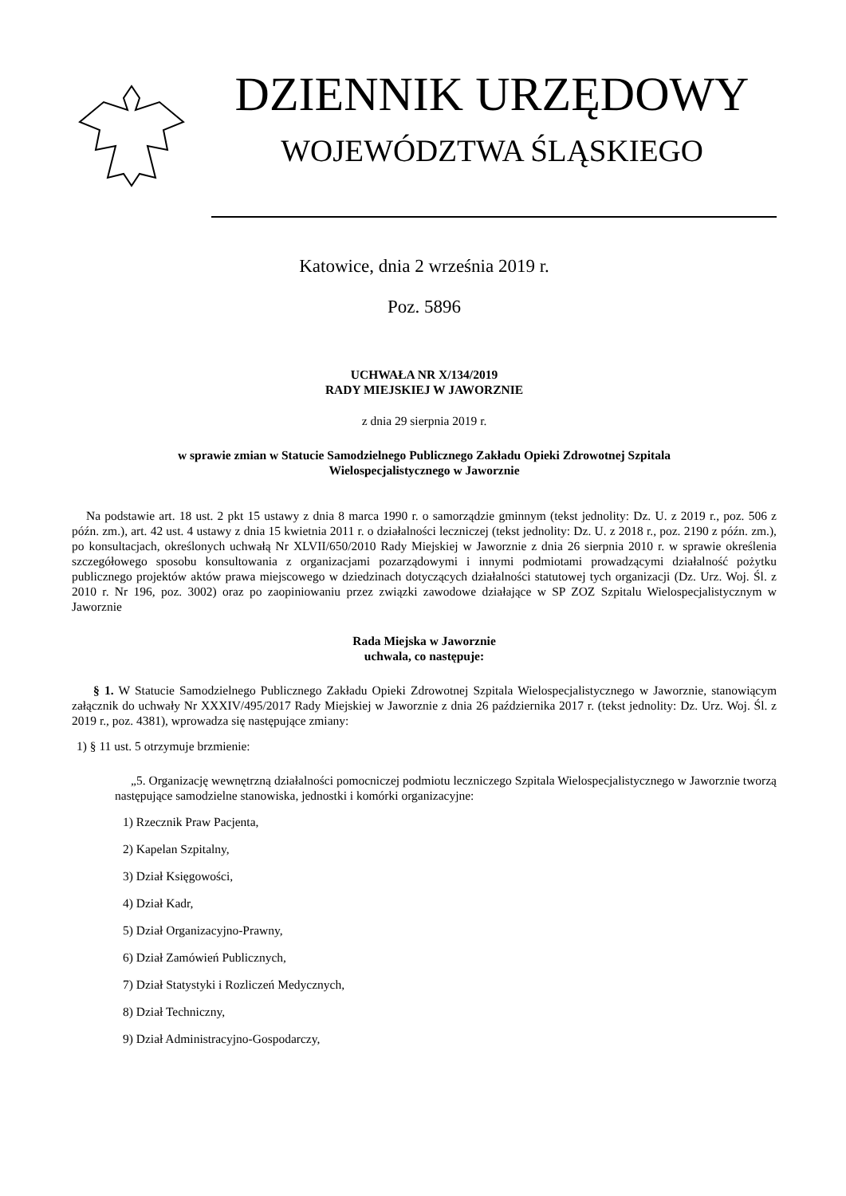DZIENNIK URZĘDOWY
WOJEWÓDZTWA ŚLĄSKIEGO
Katowice, dnia 2 września 2019 r.
Poz. 5896
UCHWAŁA NR X/134/2019
RADY MIEJSKIEJ W JAWORZNIE
z dnia 29 sierpnia 2019 r.
w sprawie zmian w Statucie Samodzielnego Publicznego Zakładu Opieki Zdrowotnej Szpitala
Wielospecjalistycznego w Jaworznie
Na podstawie art. 18 ust. 2 pkt 15 ustawy z dnia 8 marca 1990 r. o samorządzie gminnym (tekst jednolity: Dz. U. z 2019 r., poz. 506 z późn. zm.), art. 42 ust. 4 ustawy z dnia 15 kwietnia 2011 r. o działalności leczniczej (tekst jednolity: Dz. U. z 2018 r., poz. 2190 z późn. zm.), po konsultacjach, określonych uchwałą Nr XLVII/650/2010 Rady Miejskiej w Jaworznie z dnia 26 sierpnia 2010 r. w sprawie określenia szczegółowego sposobu konsultowania z organizacjami pozarządowymi i innymi podmiotami prowadzącymi działalność pożytku publicznego projektów aktów prawa miejscowego w dziedzinach dotyczących działalności statutowej tych organizacji (Dz. Urz. Woj. Śl. z 2010 r. Nr 196, poz. 3002) oraz po zaopiniowaniu przez związki zawodowe działające w SP ZOZ Szpitalu Wielospecjalistycznym w Jaworznie
Rada Miejska w Jaworznie
uchwala, co następuje:
§ 1. W Statucie Samodzielnego Publicznego Zakładu Opieki Zdrowotnej Szpitala Wielospecjalistycznego w Jaworznie, stanowiącym załącznik do uchwały Nr XXXIV/495/2017 Rady Miejskiej w Jaworznie z dnia 26 października 2017 r. (tekst jednolity: Dz. Urz. Woj. Śl. z 2019 r., poz. 4381), wprowadza się następujące zmiany:
1) § 11 ust. 5 otrzymuje brzmienie:
„5. Organizację wewnętrzną działalności pomocniczej podmiotu leczniczego Szpitala Wielospecjalistycznego w Jaworznie tworzą następujące samodzielne stanowiska, jednostki i komórki organizacyjne:
1) Rzecznik Praw Pacjenta,
2) Kapelan Szpitalny,
3) Dział Księgowości,
4) Dział Kadr,
5) Dział Organizacyjno-Prawny,
6) Dział Zamówień Publicznych,
7) Dział Statystyki i Rozliczeń Medycznych,
8) Dział Techniczny,
9) Dział Administracyjno-Gospodarczy,